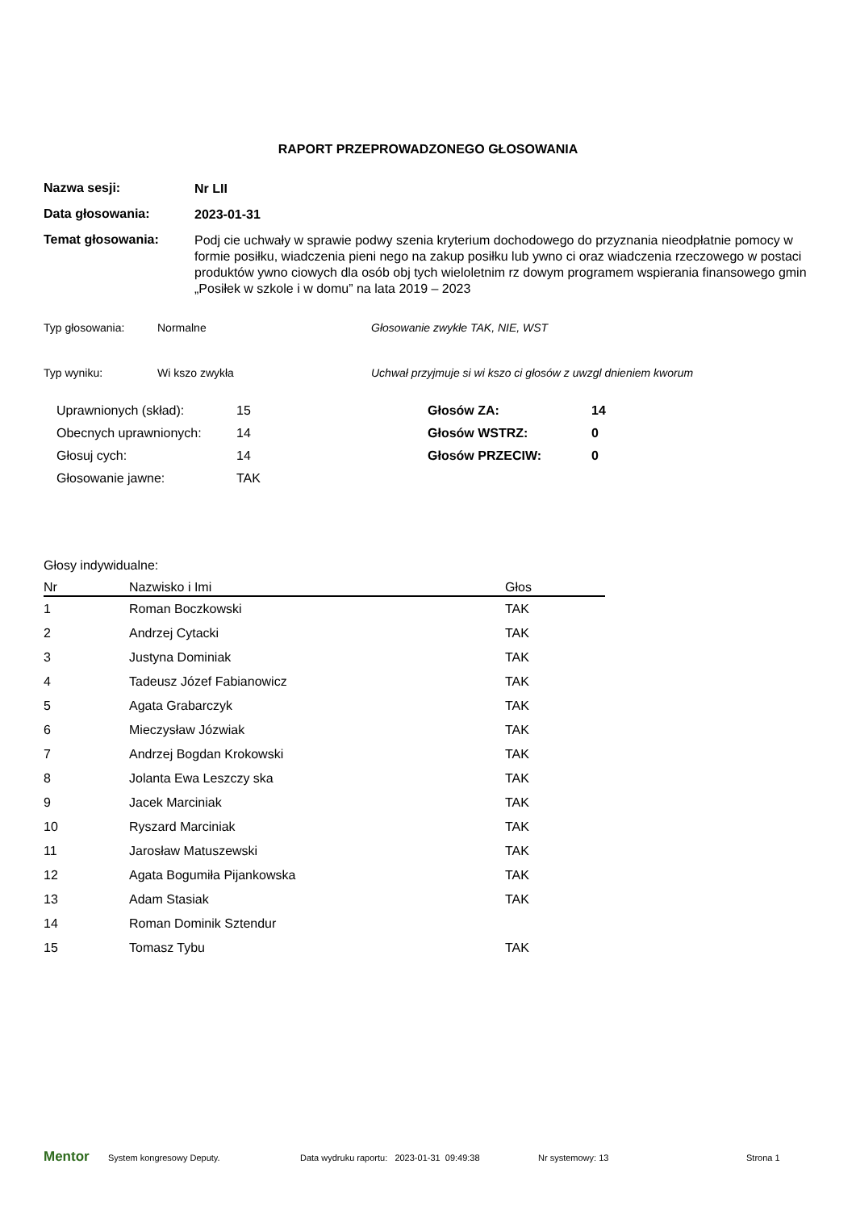RAPORT PRZEPROWADZONEGO GŁOSOWANIA
Nazwa sesji:
Nr LII
Data głosowania:
2023-01-31
Temat głosowania:
Podj cie uchwały w sprawie podwy szenia kryterium dochodowego do przyznania nieodpłatnie pomocy w formie posiłku, wiadczenia pieni nego na zakup posiłku lub ywno ci oraz wiadczenia rzeczowego w postaci produktów ywno ciowych dla osób obj tych wieloletnim rz dowym programem wspierania finansowego gmin „Posiłek w szkole i w domu” na lata 2019 – 2023
Typ głosowania: Normalne Głosowanie zwykłe TAK, NIE, WST
Typ wyniku: Wi kszo zwykła Uchwał przyjmuje si wi kszo ci głosów z uwzgl dnieniem kworum
Uprawnionych (skład):
15
Głosów ZA:
14
Obecnych uprawnionych:
14
Głosów WSTRZ:
0
Głosuj cych:
14
Głosów PRZECIW:
0
Głosowanie jawne:
TAK
Głosy indywidualne:
| Nr | Nazwisko i Imi | Głos |
| --- | --- | --- |
| 1 | Roman Boczkowski | TAK |
| 2 | Andrzej Cytacki | TAK |
| 3 | Justyna Dominiak | TAK |
| 4 | Tadeusz Józef Fabianowicz | TAK |
| 5 | Agata Grabarczyk | TAK |
| 6 | Mieczysław Józwiak | TAK |
| 7 | Andrzej Bogdan Krokowski | TAK |
| 8 | Jolanta Ewa Leszczy ska | TAK |
| 9 | Jacek Marciniak | TAK |
| 10 | Ryszard Marciniak | TAK |
| 11 | Jarosław Matuszewski | TAK |
| 12 | Agata Bogumiła Pijankowska | TAK |
| 13 | Adam Stasiak | TAK |
| 14 | Roman Dominik Sztendur | |
| 15 | Tomasz Tybu | TAK |
Mentor System kongresowy Deputy. Data wydruku raportu: 2023-01-31 09:49:38 Nr systemowy: 13 Strona 1